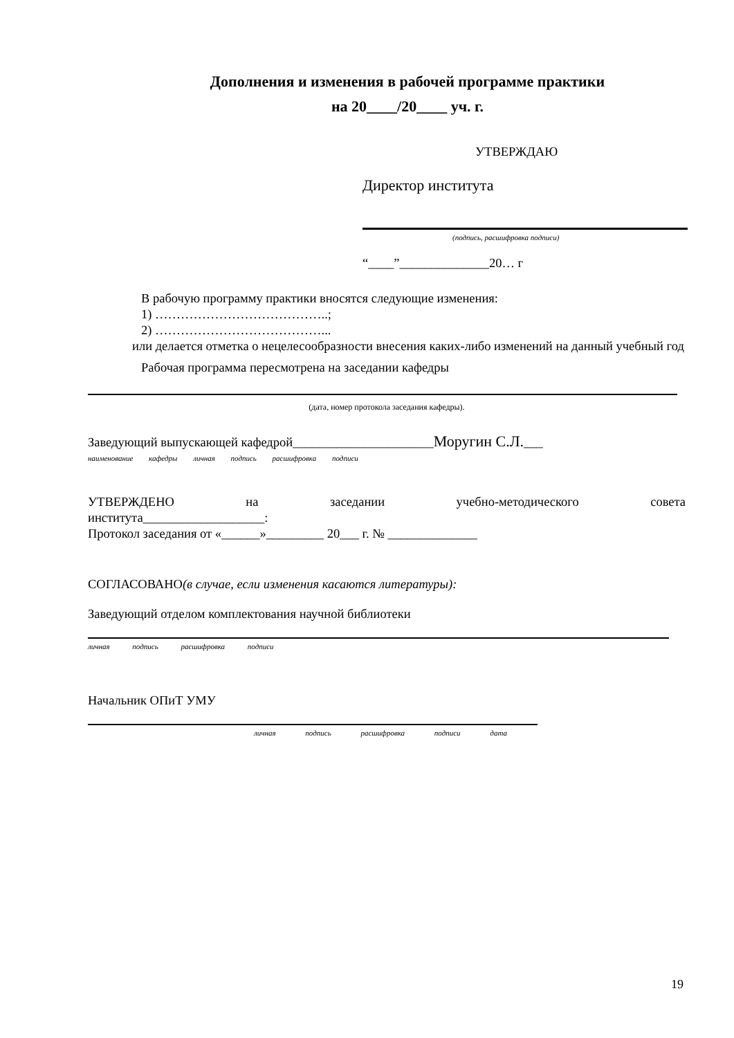Дополнения и изменения в рабочей программе практики
на 20____/20____ уч. г.
УТВЕРЖДАЮ
Директор института
(подпись, расшифровка подписи)
“____”______________20… г
В рабочую программу практики вносятся следующие изменения:
1) …………………………………..;
2) …………………………………...
или делается отметка о нецелесообразности внесения каких-либо изменений на данный учебный год
Рабочая программа пересмотрена на заседании кафедры
(дата, номер протокола заседания кафедры).
Заведующий выпускающей кафедрой______________________Моругин С.Л.___
наименование кафедры личная подпись расшифровка подписи
УТВЕРЖДЕНО на заседании учебно-методического совета
института___________________:
Протокол заседания от «______»_________ 20___ г. № ______________
СОГЛАСОВАНО(в случае, если изменения касаются литературы):
Заведующий отделом комплектования научной библиотеки
личная подпись расшифровка подписи
Начальник ОПиТ УМУ
личная подпись расшифровка подписи дата
19